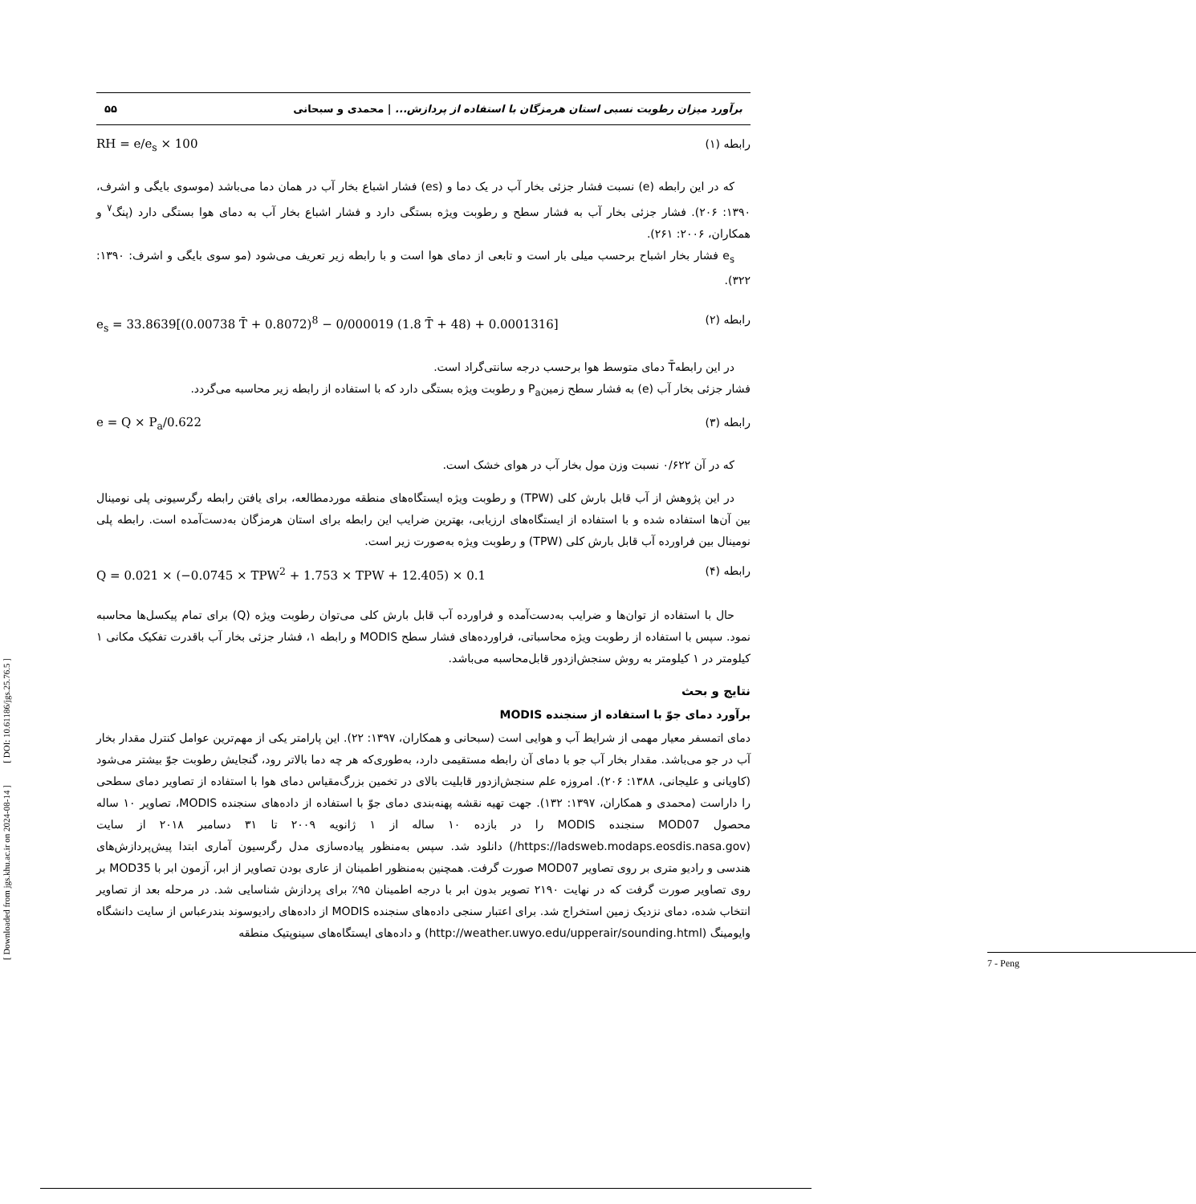[ Downloaded from jgs.khu.ac.ir on 2024-08-14 ] [ DOI: 10.61186/jgs.25.76.5 ]
برآورد میزان رطوبت نسبی استان هرمزگان با استفاده از پردازش... | محمدی و سبحانی ۵۵
رابطه (۱) RH = e/e<sub>s</sub> × 100
که در این رابطه (e) نسبت فشار جزئی بخار آب در یک دما و (es) فشار اشباع بخار آب در همان دما می‌باشد (موسوی بایگی و اشرف، ۱۳۹۰: ۲۰۶). فشار جزئی بخار آب به فشار سطح و رطوبت ویژه بستگی دارد و فشار اشباع بخار آب به دمای هوا بستگی دارد (پنگ<sup>۷</sup> و همکاران، ۲۰۰۶: ۲۶۱).
e<sub>s</sub> فشار بخار اشباح برحسب میلی بار است و تابعی از دمای هوا است و با رابطه زیر تعریف می‌شود (مو سوی بایگی و اشرف: ۱۳۹۰: ۳۲۲).
رابطه (۲) e<sub>s</sub> = 33.8639[(0.00738 T̄ + 0.8072)<sup>8</sup> − 0/000019 (1.8 T̄ + 48) + 0.0001316]
در این رابطهT̄ دمای متوسط هوا برحسب درجه سانتی‌گراد است.
فشار جزئی بخار آب (e) به فشار سطح زمینP<sub>a</sub> و رطوبت ویژه بستگی دارد که با استفاده از رابطه زیر محاسبه می‌گردد.
رابطه (۳) e = Q × P<sub>a</sub>/0.622
که در آن ۰/۶۲۲ نسبت وزن مول بخار آب در هوای خشک است.
در این پژوهش از آب قابل بارش کلی (TPW) و رطوبت ویژه ایستگاه‌های منطقه موردمطالعه، برای یافتن رابطه رگرسیونی پلی نومینال بین آن‌ها استفاده شده و با استفاده از ایستگاه‌های ارزیابی، بهترین ضرایب این رابطه برای استان هرمزگان به‌دست‌آمده است. رابطه پلی نومینال بین فراورده آب قابل بارش کلی (TPW) و رطوبت ویژه به‌صورت زیر است.
رابطه (۴) Q = 0.021 × (−0.0745 × TPW<sup>2</sup> + 1.753 × TPW + 12.405) × 0.1
حال با استفاده از توان‌ها و ضرایب به‌دست‌آمده و فراورده آب قابل بارش کلی می‌توان رطوبت ویژه (Q) برای تمام پیکسل‌ها محاسبه نمود. سپس با استفاده از رطوبت ویژه محاسباتی، فراورده‌های فشار سطح MODIS و رابطه ۱، فشار جزئی بخار آب باقدرت تفکیک مکانی ۱ کیلومتر در ۱ کیلومتر به روش سنجش‌ازدور قابل‌محاسبه می‌باشد.
نتایج و بحث
برآورد دمای جوّ با استفاده از سنجنده MODIS
دمای اتمسفر معیار مهمی از شرایط آب و هوایی است (سبحانی و همکاران، ۱۳۹۷: ۲۲). این پارامتر یکی از مهم‌ترین عوامل کنترل مقدار بخار آب در جو می‌باشد. مقدار بخار آب جو با دمای آن رابطه مستقیمی دارد، به‌طوری‌که هر چه دما بالاتر رود، گنجایش رطوبت جوّ بیشتر می‌شود (کاویانی و علیجانی، ۱۳۸۸: ۲۰۶). امروزه علم سنجش‌ازدور قابلیت بالای در تخمین بزرگ‌مقیاس دمای هوا با استفاده از تصاویر دمای سطحی را داراست (محمدی و همکاران، ۱۳۹۷: ۱۳۲). جهت تهیه نقشه پهنه‌بندی دمای جوّ با استفاده از داده‌های سنجنده MODIS، تصاویر ۱۰ ساله محصول MOD07 سنجنده MODIS را در بازده ۱۰ ساله از ۱ ژانویه ۲۰۰۹ تا ۳۱ دسامبر ۲۰۱۸ از سایت (https://ladsweb.modaps.eosdis.nasa.gov/) دانلود شد. سپس به‌منظور پیاده‌سازی مدل رگرسیون آماری ابتدا پیش‌پردازش‌های هندسی و رادیو متری بر روی تصاویر MOD07 صورت گرفت. همچنین به‌منظور اطمینان از عاری بودن تصاویر از ابر، آزمون ابر با MOD35 بر روی تصاویر صورت گرفت که در نهایت ۲۱۹۰ تصویر بدون ابر با درجه اطمینان ۹۵٪ برای پردازش شناسایی شد. در مرحله بعد از تصاویر انتخاب شده، دمای نزدیک زمین استخراج شد. برای اعتبار سنجی داده‌های سنجنده MODIS از داده‌های رادیوسوند بندرعباس از سایت دانشگاه وایومینگ (http://weather.uwyo.edu/upperair/sounding.html) و داده‌های ایستگاه‌های سینوپتیک منطقه
7 - Peng